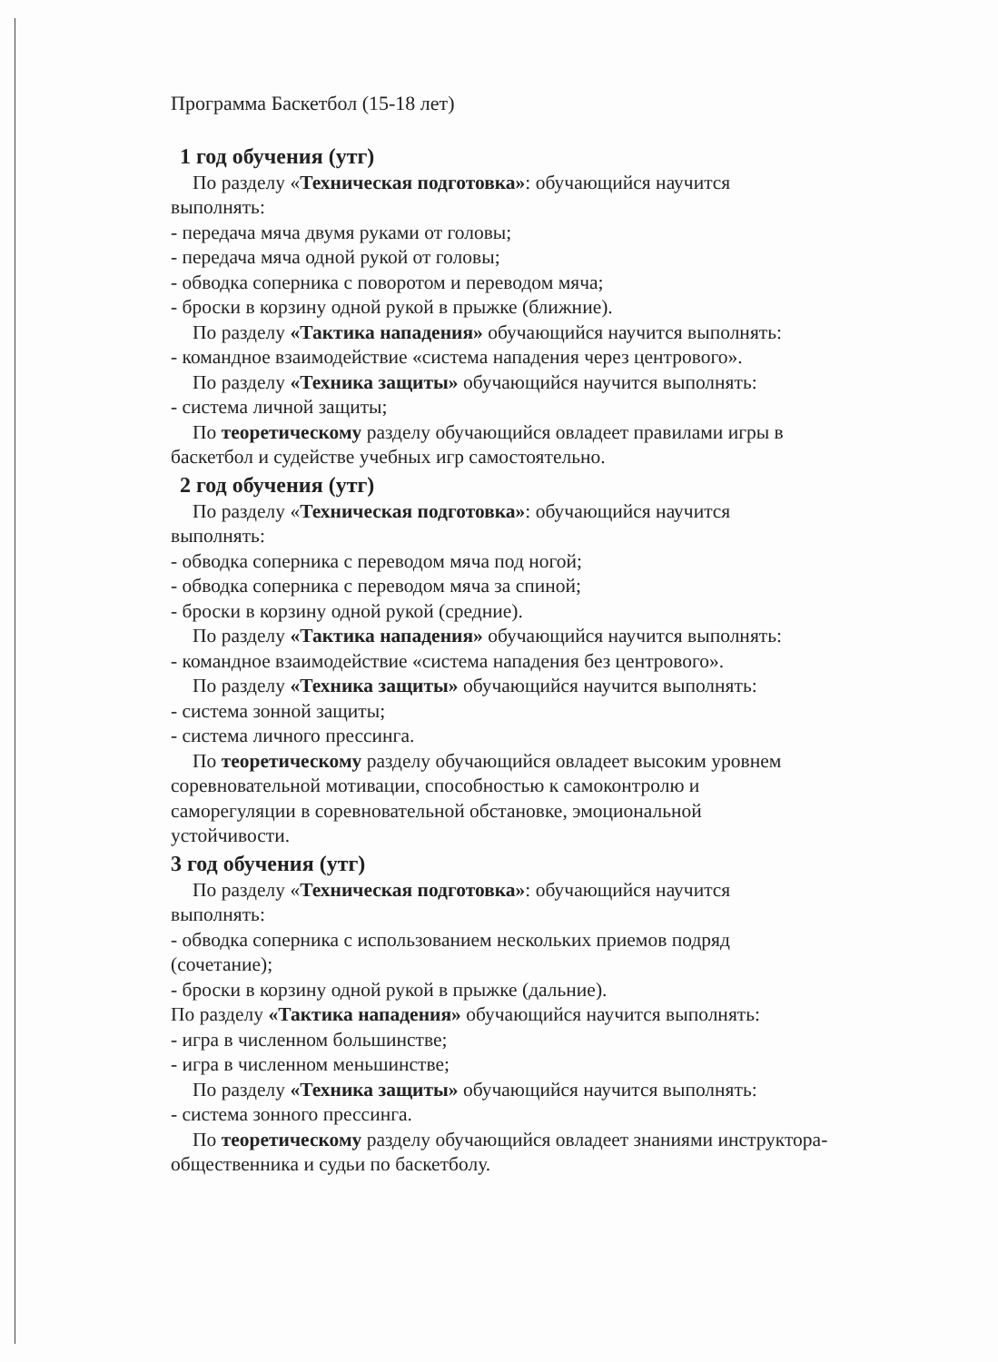Программа Баскетбол (15-18 лет)
1 год обучения (утг)
По разделу «Техническая подготовка»: обучающийся научится
выполнять:
- передача мяча двумя руками от головы;
- передача мяча одной рукой от головы;
- обводка соперника с поворотом и переводом мяча;
- броски в корзину одной рукой в прыжке (ближние).
По разделу «Тактика нападения» обучающийся научится выполнять:
- командное взаимодействие «система нападения через центрового».
По разделу «Техника защиты» обучающийся научится выполнять:
- система личной защиты;
По теоретическому разделу обучающийся овладеет правилами игры в
баскетбол и судействе учебных игр самостоятельно.
2 год обучения (утг)
По разделу «Техническая подготовка»: обучающийся научится
выполнять:
- обводка соперника с переводом мяча под ногой;
- обводка соперника с переводом мяча за спиной;
- броски в корзину одной рукой (средние).
По разделу «Тактика нападения» обучающийся научится выполнять:
- командное взаимодействие «система нападения без центрового».
По разделу «Техника защиты» обучающийся научится выполнять:
- система зонной защиты;
- система личного прессинга.
По теоретическому разделу обучающийся овладеет высоким уровнем
соревновательной мотивации, способностью к самоконтролю и
саморегуляции в соревновательной обстановке, эмоциональной
устойчивости.
3 год обучения (утг)
По разделу «Техническая подготовка»: обучающийся научится
выполнять:
- обводка соперника с использованием нескольких приемов подряд
(сочетание);
- броски в корзину одной рукой в прыжке (дальние).
По разделу «Тактика нападения» обучающийся научится выполнять:
- игра в численном большинстве;
- игра в численном меньшинстве;
По разделу «Техника защиты» обучающийся научится выполнять:
- система зонного прессинга.
По теоретическому разделу обучающийся овладеет знаниями инструктора-
общественника и судьи по баскетболу.